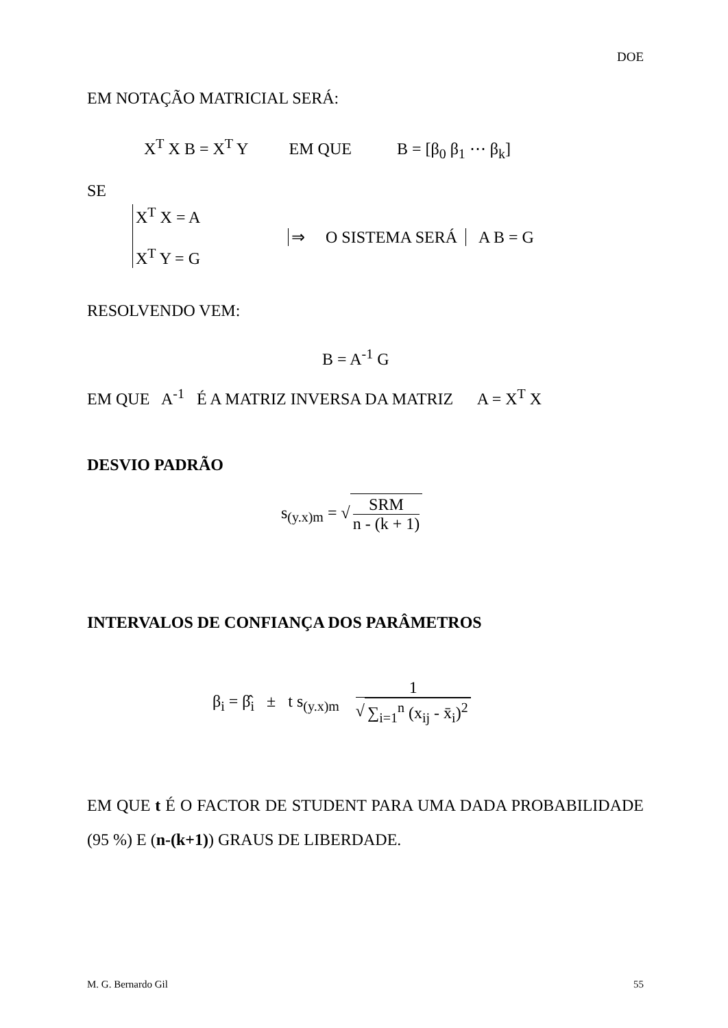DOE
EM NOTAÇÃO MATRICIAL SERÁ:
X<sup>T</sup> X B = X<sup>T</sup> Y EM QUE B = [β<sub>0</sub> β<sub>1</sub> ⋯ β<sub>k</sub>]
SE
X<sup>T</sup> X = A
X<sup>T</sup> Y = G
⇒ O SISTEMA SERÁ A B = G
RESOLVENDO VEM:
B = A<sup>-1</sup> G
EM QUE A<sup>-1</sup> É A MATRIZ INVERSA DA MATRIZ A = X<sup>T</sup> X
DESVIO PADRÃO
s<sub>(y.x)m</sub> = √ SRM n - (k + 1)
INTERVALOS DE CONFIANÇA DOS PARÂMETROS
β<sub>i</sub> = β̂<sub>i</sub> ± t s<sub>(y.x)m</sub> 1 √ ∑<sub>i=1</sub><sup>n</sup> (x<sub>ij</sub> - x̄<sub>i</sub>)<sup>2</sup>
EM QUE t É O FACTOR DE STUDENT PARA UMA DADA PROBABILIDADE (95 %) E (n-(k+1)) GRAUS DE LIBERDADE.
M. G. Bernardo Gil 55